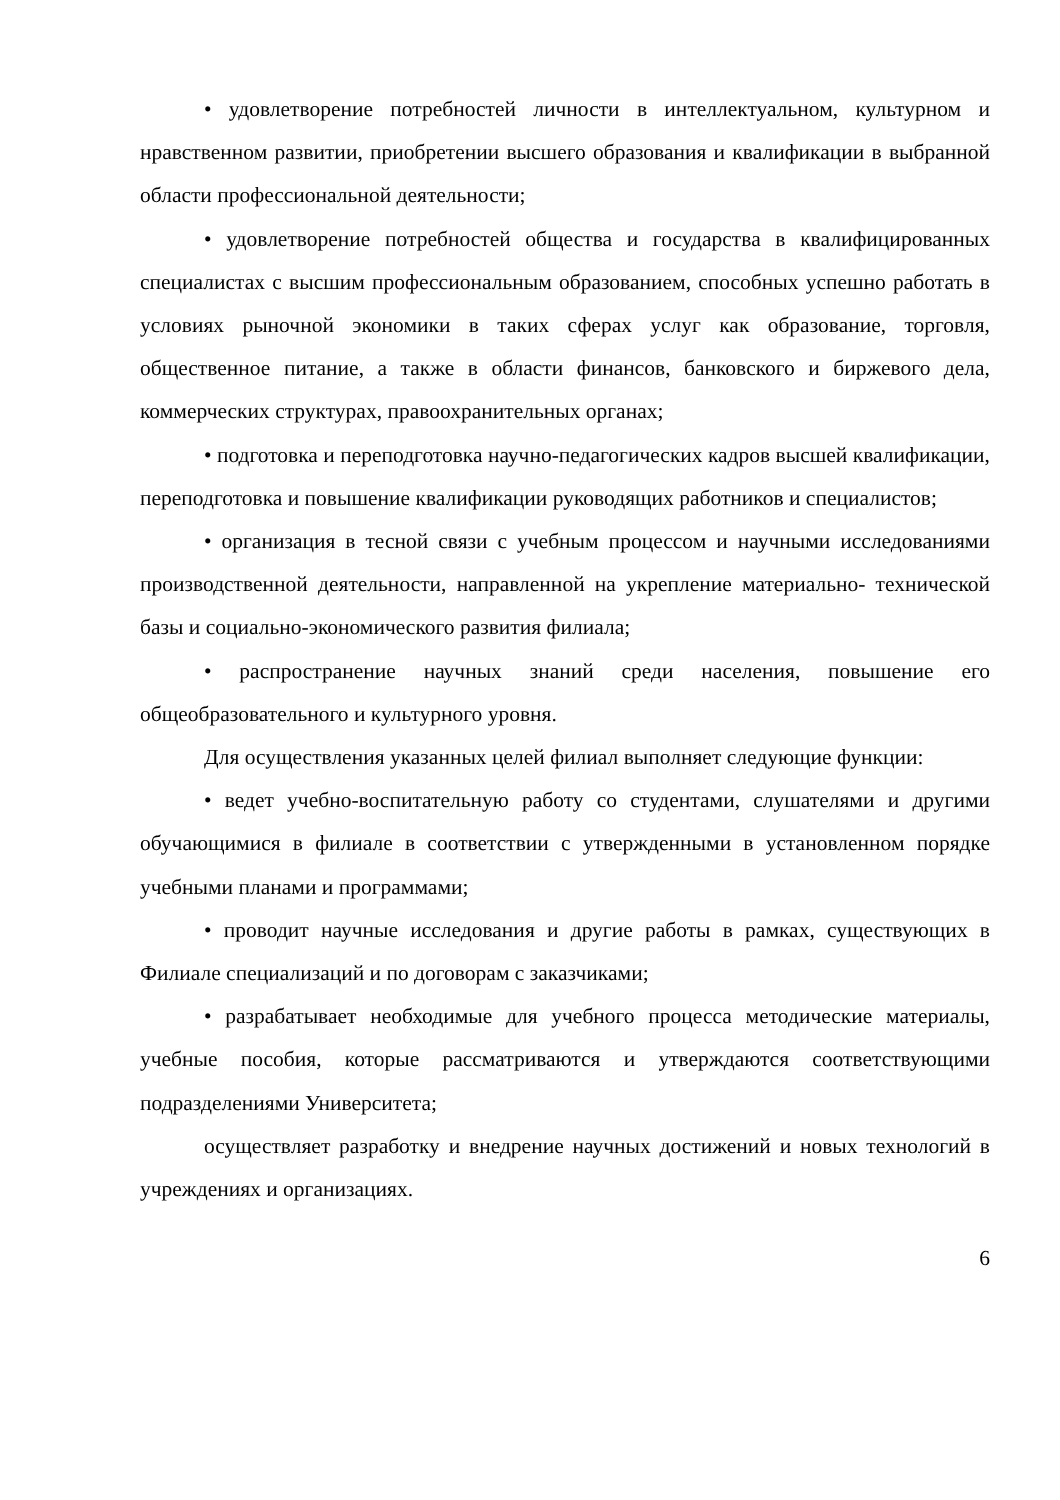• удовлетворение потребностей личности в интеллектуальном, культурном и нравственном развитии, приобретении высшего образования и квалификации в выбранной области профессиональной деятельности;
• удовлетворение потребностей общества и государства в квалифицированных специалистах с высшим профессиональным образованием, способных успешно работать в условиях рыночной экономики в таких сферах услуг как образование, торговля, общественное питание, а также в области финансов, банковского и биржевого дела, коммерческих структурах, правоохранительных органах;
• подготовка и переподготовка научно-педагогических кадров высшей квалификации, переподготовка и повышение квалификации руководящих работников и специалистов;
• организация в тесной связи с учебным процессом и научными исследованиями производственной деятельности, направленной на укрепление материально- технической базы и социально-экономического развития филиала;
• распространение научных знаний среди населения, повышение его общеобразовательного и культурного уровня.
Для осуществления указанных целей филиал выполняет следующие функции:
• ведет учебно-воспитательную работу со студентами, слушателями и другими обучающимися в филиале в соответствии с утвержденными в установленном порядке учебными планами и программами;
• проводит научные исследования и другие работы в рамках, существующих в Филиале специализаций и по договорам с заказчиками;
• разрабатывает необходимые для учебного процесса методические материалы, учебные пособия, которые рассматриваются и утверждаются соответствующими подразделениями Университета;
осуществляет разработку и внедрение научных достижений и новых технологий в учреждениях и организациях.
6